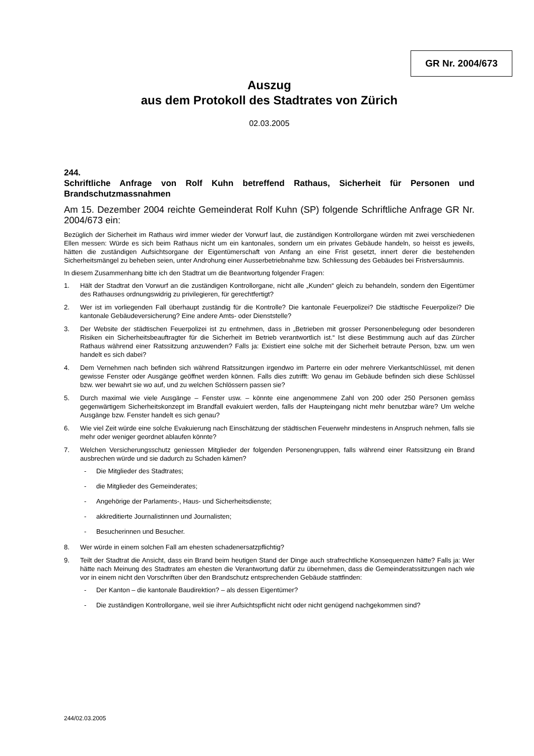GR Nr. 2004/673
Auszug
aus dem Protokoll des Stadtrates von Zürich
02.03.2005
244.
Schriftliche Anfrage von Rolf Kuhn betreffend Rathaus, Sicherheit für Personen und Brandschutzmassnahmen
Am 15. Dezember 2004 reichte Gemeinderat Rolf Kuhn (SP) folgende Schriftliche Anfrage GR Nr. 2004/673 ein:
Bezüglich der Sicherheit im Rathaus wird immer wieder der Vorwurf laut, die zuständigen Kontrollorgane würden mit zwei verschiedenen Ellen messen: Würde es sich beim Rathaus nicht um ein kantonales, sondern um ein privates Gebäude handeln, so heisst es jeweils, hätten die zuständigen Aufsichtsorgane der Eigentümerschaft von Anfang an eine Frist gesetzt, innert derer die bestehenden Sicherheitsmängel zu beheben seien, unter Androhung einer Ausserbetriebnahme bzw. Schliessung des Gebäudes bei Fristversäumnis.
In diesem Zusammenhang bitte ich den Stadtrat um die Beantwortung folgender Fragen:
1. Hält der Stadtrat den Vorwurf an die zuständigen Kontrollorgane, nicht alle „Kunden“ gleich zu behandeln, sondern den Eigentümer des Rathauses ordnungswidrig zu privilegieren, für gerechtfertigt?
2. Wer ist im vorliegenden Fall überhaupt zuständig für die Kontrolle? Die kantonale Feuerpolizei? Die städtische Feuerpolizei? Die kantonale Gebäudeversicherung? Eine andere Amts- oder Dienststelle?
3. Der Website der städtischen Feuerpolizei ist zu entnehmen, dass in „Betrieben mit grosser Personenbelegung oder besonderen Risiken ein Sicherheitsbeauftragter für die Sicherheit im Betrieb verantwortlich ist.“ Ist diese Bestimmung auch auf das Zürcher Rathaus während einer Ratssitzung anzuwenden? Falls ja: Existiert eine solche mit der Sicherheit betraute Person, bzw. um wen handelt es sich dabei?
4. Dem Vernehmen nach befinden sich während Ratssitzungen irgendwo im Parterre ein oder mehrere Vierkantschlüssel, mit denen gewisse Fenster oder Ausgänge geöffnet werden können. Falls dies zutrifft: Wo genau im Gebäude befinden sich diese Schlüssel bzw. wer bewahrt sie wo auf, und zu welchen Schlössern passen sie?
5. Durch maximal wie viele Ausgänge – Fenster usw. – könnte eine angenommene Zahl von 200 oder 250 Personen gemäss gegenwärtigem Sicherheitskonzept im Brandfall evakuiert werden, falls der Haupteingang nicht mehr benutzbar wäre? Um welche Ausgänge bzw. Fenster handelt es sich genau?
6. Wie viel Zeit würde eine solche Evakuierung nach Einschätzung der städtischen Feuerwehr mindestens in Anspruch nehmen, falls sie mehr oder weniger geordnet ablaufen könnte?
7. Welchen Versicherungsschutz geniessen Mitglieder der folgenden Personengruppen, falls während einer Ratssitzung ein Brand ausbrechen würde und sie dadurch zu Schaden kämen?
- Die Mitglieder des Stadtrates;
- die Mitglieder des Gemeinderates;
- Angehörige der Parlaments-, Haus- und Sicherheitsdienste;
- akkreditierte Journalistinnen und Journalisten;
- Besucherinnen und Besucher.
8. Wer würde in einem solchen Fall am ehesten schadenersatzpflichtig?
9. Teilt der Stadtrat die Ansicht, dass ein Brand beim heutigen Stand der Dinge auch strafrechtliche Konsequenzen hätte? Falls ja: Wer hätte nach Meinung des Stadtrates am ehesten die Verantwortung dafür zu übernehmen, dass die Gemeinderatssitzungen nach wie vor in einem nicht den Vorschriften über den Brandschutz entsprechenden Gebäude stattfinden:
- Der Kanton – die kantonale Baudirektion? – als dessen Eigentümer?
- Die zuständigen Kontrollorgane, weil sie ihrer Aufsichtspflicht nicht oder nicht genügend nachgekommen sind?
244/02.03.2005